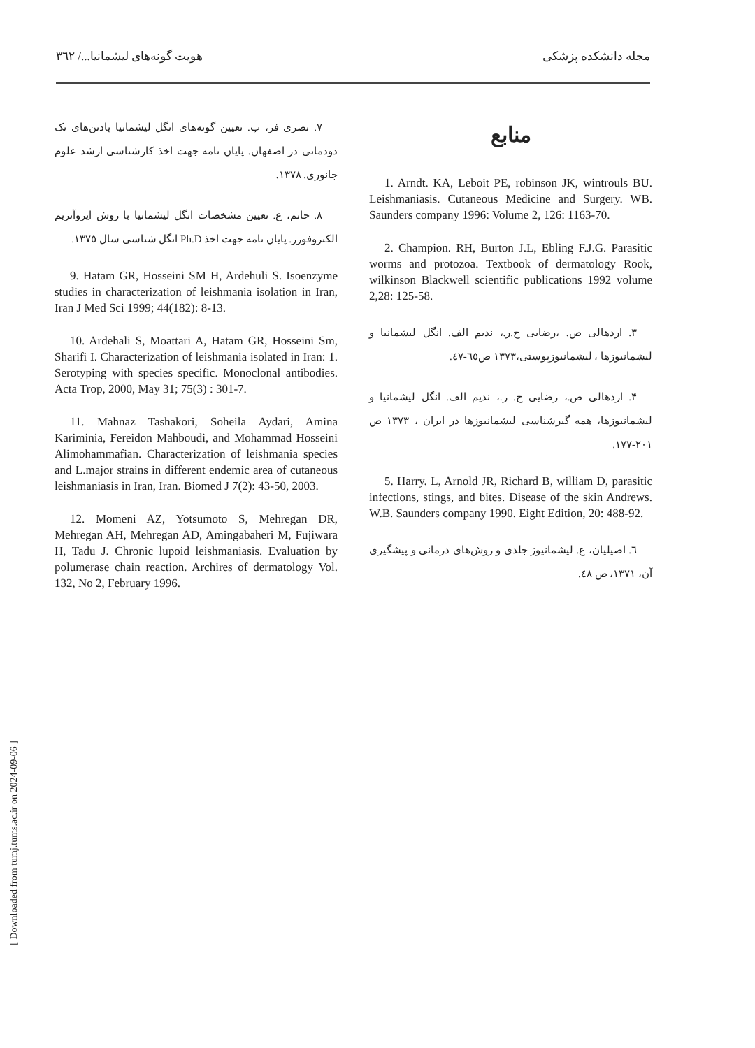مجله دانشکده پزشکی هویت گونه‌های لیشمانیا.../ ٣٦٢
منابع
1. Arndt. KA, Leboit PE, robinson JK, wintrouls BU. Leishmaniasis. Cutaneous Medicine and Surgery. WB. Saunders company 1996: Volume 2, 126: 1163-70.
2. Champion. RH, Burton J.L, Ebling F.J.G. Parasitic worms and protozoa. Textbook of dermatology Rook, wilkinson Blackwell scientific publications 1992 volume 2,28: 125-58.
٣. اردهالی ص. ،رضایی ح.ر.، ندیم الف. انگل لیشمانیا و لیشمانیوزها ، لیشمانیوزپوستی،١٣٧٣ ص٦٥-٤٧.
۴. اردهالی ص.، رضایی ح. ر.، ندیم الف. انگل لیشمانیا و لیشمانیوزها، همه گیرشناسی لیشمانیوزها در ایران ، ١٣٧٣ ص ٢٠١-١٧٧.
5. Harry. L, Arnold JR, Richard B, william D, parasitic infections, stings, and bites. Disease of the skin Andrews. W.B. Saunders company 1990. Eight Edition, 20: 488-92.
٦. اصیلیان، ع. لیشمانیوز جلدی و روش‌های درمانی و پیشگیری آن، ١٣٧١، ص ٤٨.
٧. نصری فر، پ. تعیین گونه‌های انگل لیشمانیا پادتن‌های تک دودمانی در اصفهان. پایان نامه جهت اخذ کارشناسی ارشد علوم جانوری. ١٣٧٨.
٨. حاتم، غ. تعیین مشخصات انگل لیشمانیا با روش ایزوآنزیم الکتروفورز. پایان نامه جهت اخذ Ph.D انگل شناسی سال ١٣٧٥.
9. Hatam GR, Hosseini SM H, Ardehuli S. Isoenzyme studies in characterization of leishmania isolation in Iran, Iran J Med Sci 1999; 44(182): 8-13.
10. Ardehali S, Moattari A, Hatam GR, Hosseini Sm, Sharifi I. Characterization of leishmania isolated in Iran: 1. Serotyping with species specific. Monoclonal antibodies. Acta Trop, 2000, May 31; 75(3) : 301-7.
11. Mahnaz Tashakori, Soheila Aydari, Amina Kariminia, Fereidon Mahboudi, and Mohammad Hosseini Alimohammafian. Characterization of leishmania species and L.major strains in different endemic area of cutaneous leishmaniasis in Iran, Iran. Biomed J 7(2): 43-50, 2003.
12. Momeni AZ, Yotsumoto S, Mehregan DR, Mehregan AH, Mehregan AD, Amingabaheri M, Fujiwara H, Tadu J. Chronic lupoid leishmaniasis. Evaluation by polumerase chain reaction. Archires of dermatology Vol. 132, No 2, February 1996.
[ Downloaded from tumj.tums.ac.ir on 2024-09-06 ]